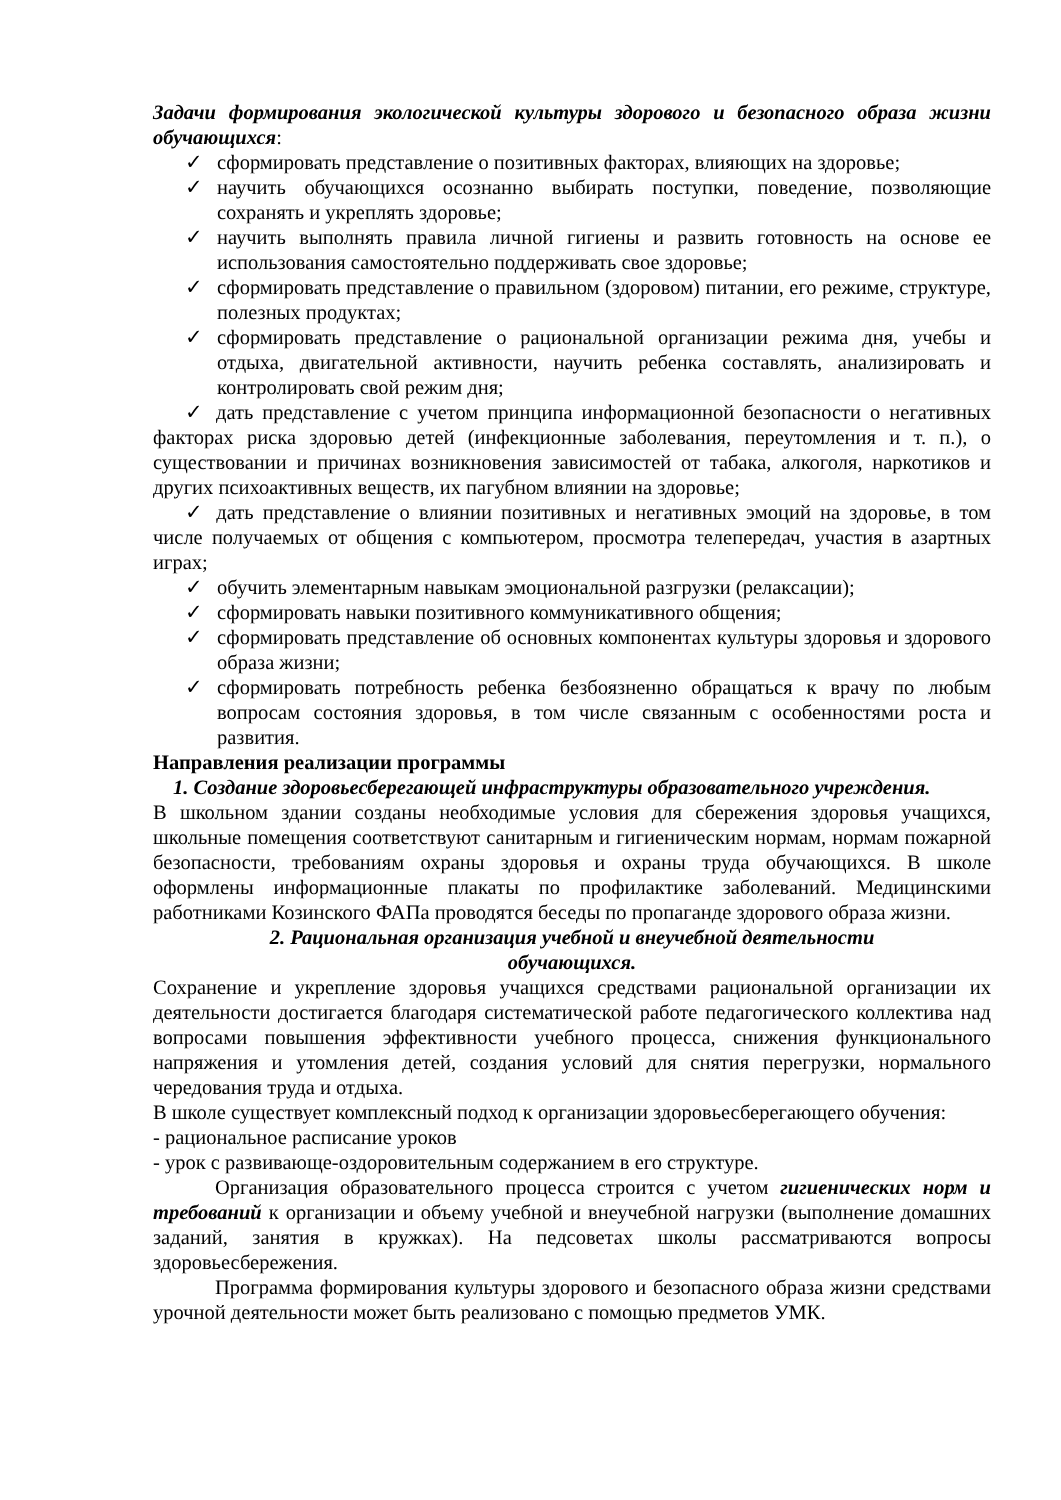Задачи формирования экологической культуры здорового и безопасного образа жизни обучающихся:
✓ сформировать представление о позитивных факторах, влияющих на здоровье;
✓ научить обучающихся осознанно выбирать поступки, поведение, позволяющие сохранять и укреплять здоровье;
✓ научить выполнять правила личной гигиены и развить готовность на основе ее использования самостоятельно поддерживать свое здоровье;
✓ сформировать представление о правильном (здоровом) питании, его режиме, структуре, полезных продуктах;
✓ сформировать представление о рациональной организации режима дня, учебы и отдыха, двигательной активности, научить ребенка составлять, анализировать и контролировать свой режим дня;
✓ дать представление с учетом принципа информационной безопасности о негативных факторах риска здоровью детей (инфекционные заболевания, переутомления и т. п.), о существовании и причинах возникновения зависимостей от табака, алкоголя, наркотиков и других психоактивных веществ, их пагубном влиянии на здоровье;
✓ дать представление о влиянии позитивных и негативных эмоций на здоровье, в том числе получаемых от общения с компьютером, просмотра телепередач, участия в азартных играх;
✓ обучить элементарным навыкам эмоциональной разгрузки (релаксации);
✓ сформировать навыки позитивного коммуникативного общения;
✓ сформировать представление об основных компонентах культуры здоровья и здорового образа жизни;
✓ сформировать потребность ребенка безбоязненно обращаться к врачу по любым вопросам состояния здоровья, в том числе связанным с особенностями роста и развития.
Направления реализации программы
1. Создание здоровьесберегающей инфраструктуры образовательного учреждения.
В школьном здании созданы необходимые условия для сбережения здоровья учащихся, школьные помещения соответствуют санитарным и гигиеническим нормам, нормам пожарной безопасности, требованиям охраны здоровья и охраны труда обучающихся. В школе оформлены информационные плакаты по профилактике заболеваний. Медицинскими работниками Козинского ФАПа проводятся беседы по пропаганде здорового образа жизни.
2. Рациональная организация учебной и внеучебной деятельности
обучающихся.
Сохранение и укрепление здоровья учащихся средствами рациональной организации их деятельности достигается благодаря систематической работе педагогического коллектива над вопросами повышения эффективности учебного процесса, снижения функционального напряжения и утомления детей, создания условий для снятия перегрузки, нормального чередования труда и отдыха.
В школе существует комплексный подход к организации здоровьесберегающего обучения:
- рациональное расписание уроков
- урок с развивающе-оздоровительным содержанием в его структуре.
Организация образовательного процесса строится с учетом гигиенических норм и требований к организации и объему учебной и внеучебной нагрузки (выполнение домашних заданий, занятия в кружках). На педсоветах школы рассматриваются вопросы здоровьесбережения.
Программа формирования культуры здорового и безопасного образа жизни средствами урочной деятельности может быть реализовано с помощью предметов УМК.